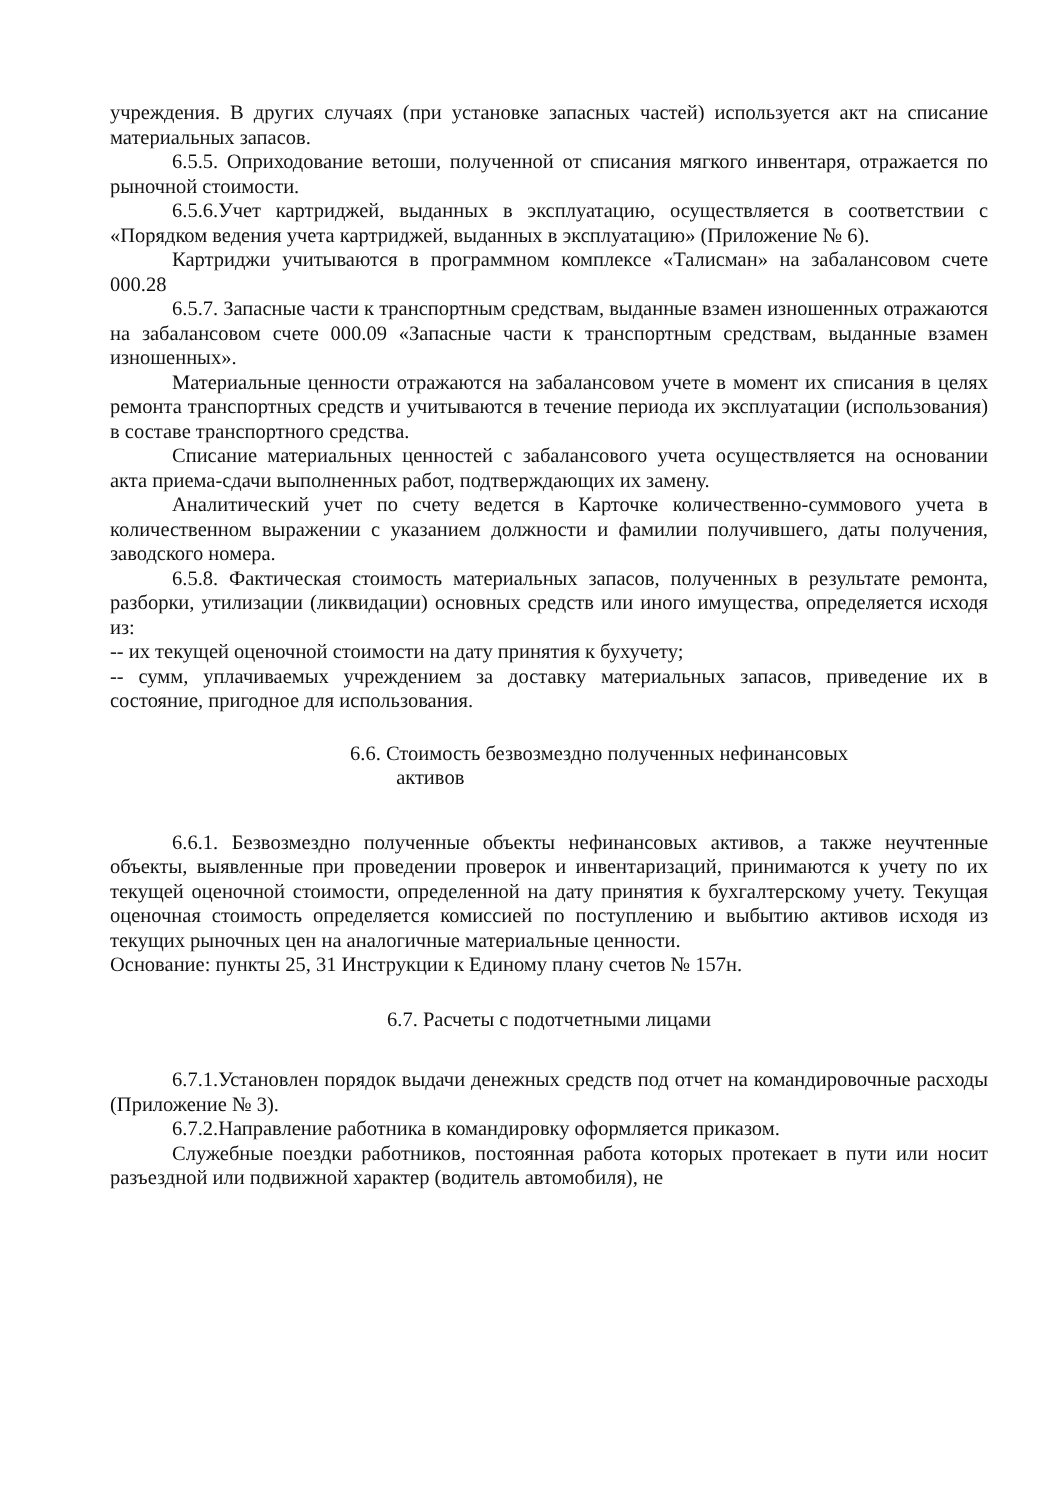учреждения. В других случаях (при установке запасных частей) используется акт на списание материальных запасов.
6.5.5. Оприходование ветоши, полученной от списания мягкого инвентаря, отражается по рыночной стоимости.
6.5.6.Учет картриджей, выданных в эксплуатацию, осуществляется в соответствии с «Порядком ведения учета картриджей, выданных в эксплуатацию» (Приложение № 6).
Картриджи учитываются в программном комплексе «Талисман» на забалансовом счете 000.28
6.5.7. Запасные части к транспортным средствам, выданные взамен изношенных отражаются на забалансовом счете 000.09 «Запасные части к транспортным средствам, выданные взамен изношенных».
Материальные ценности отражаются на забалансовом учете в момент их списания в целях ремонта транспортных средств и учитываются в течение периода их эксплуатации (использования) в составе транспортного средства.
Списание материальных ценностей с забалансового учета осуществляется на основании акта приема-сдачи выполненных работ, подтверждающих их замену.
Аналитический учет по счету ведется в Карточке количественно-суммового учета в количественном выражении с указанием должности и фамилии получившего, даты получения, заводского номера.
6.5.8. Фактическая стоимость материальных запасов, полученных в результате ремонта, разборки, утилизации (ликвидации) основных средств или иного имущества, определяется исходя из:
-- их текущей оценочной стоимости на дату принятия к бухучету;
-- сумм, уплачиваемых учреждением за доставку материальных запасов, приведение их в состояние, пригодное для использования.
6.6. Стоимость безвозмездно полученных нефинансовых
активов
6.6.1. Безвозмездно полученные объекты нефинансовых активов, а также неучтенные объекты, выявленные при проведении проверок и инвентаризаций, принимаются к учету по их текущей оценочной стоимости, определенной на дату принятия к бухгалтерскому учету. Текущая оценочная стоимость определяется комиссией по поступлению и выбытию активов исходя из текущих рыночных цен на аналогичные материальные ценности.
Основание: пункты 25, 31 Инструкции к Единому плану счетов № 157н.
6.7. Расчеты с подотчетными лицами
6.7.1.Установлен порядок выдачи денежных средств под отчет на командировочные расходы (Приложение № 3).
6.7.2.Направление работника в командировку оформляется приказом.
Служебные поездки работников, постоянная работа которых протекает в пути или носит разъездной или подвижной характер (водитель автомобиля), не